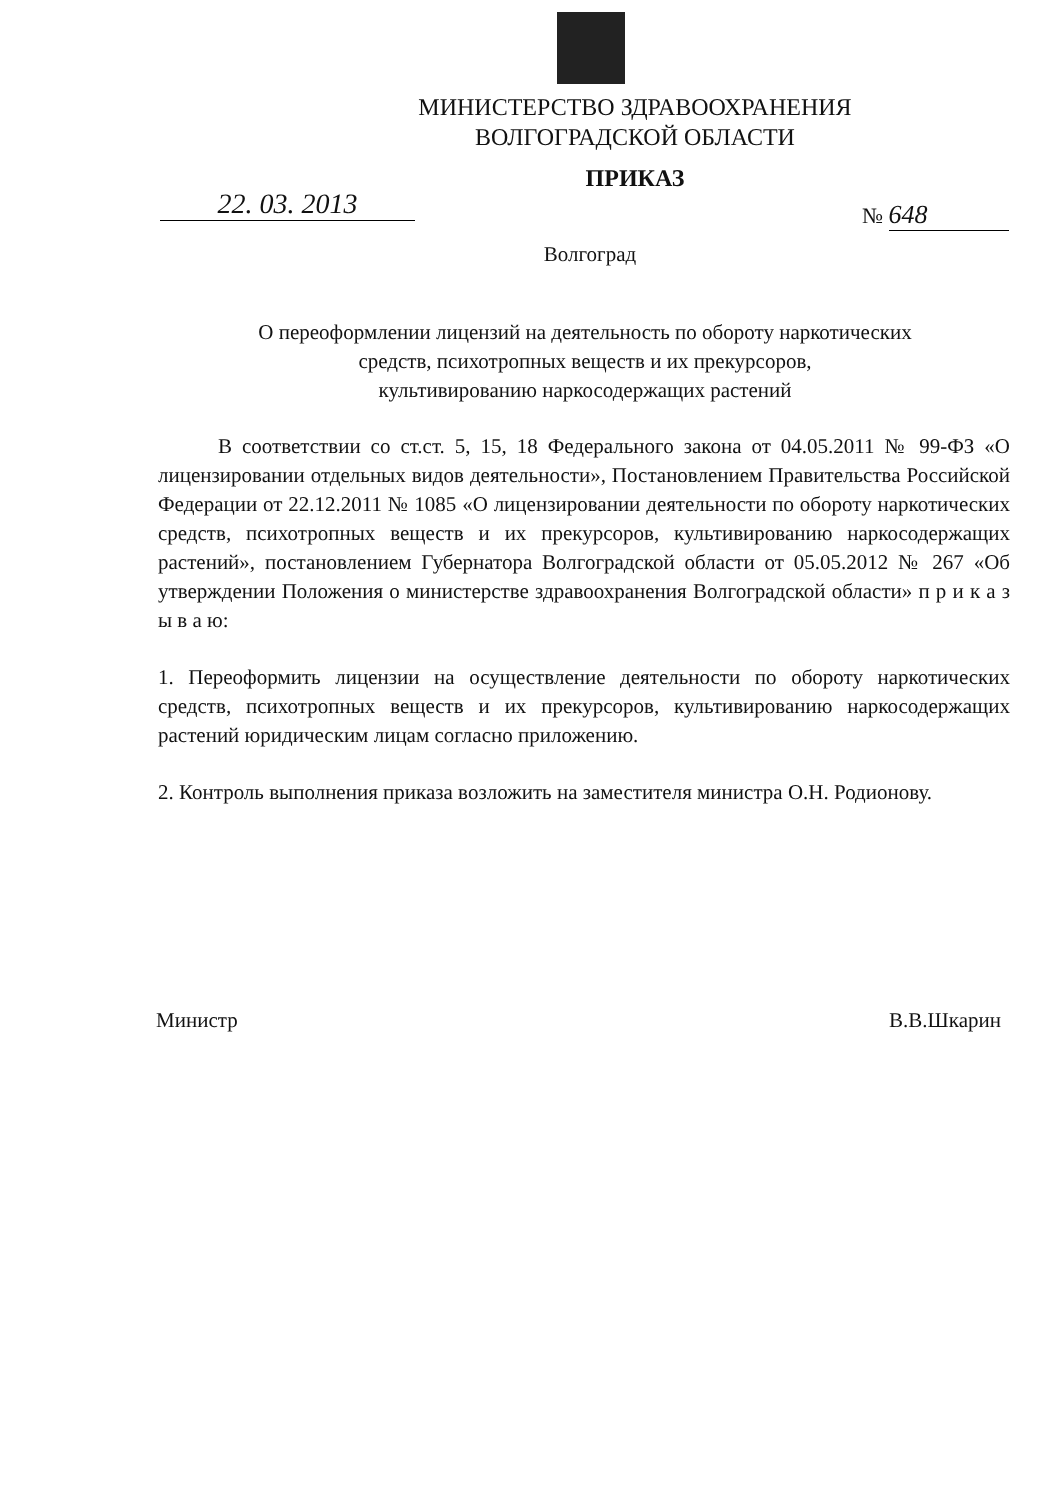МИНИСТЕРСТВО ЗДРАВООХРАНЕНИЯ
ВОЛГОГРАДСКОЙ ОБЛАСТИ
ПРИКАЗ
22. 03. 2013 № 648
Волгоград
О переоформлении лицензий на деятельность по обороту наркотических
средств, психотропных веществ и их прекурсоров,
культивированию наркосодержащих растений
В соответствии со ст.ст. 5, 15, 18 Федерального закона от 04.05.2011 № 99-ФЗ «О лицензировании отдельных видов деятельности», Постановлением Правительства Российской Федерации от 22.12.2011 № 1085 «О лицензировании деятельности по обороту наркотических средств, психотропных веществ и их прекурсоров, культивированию наркосодержащих растений», постановлением Губернатора Волгоградской области от 05.05.2012 № 267 «Об утверждении Положения о министерстве здравоохранения Волгоградской области» п р и к а з ы в а ю:
1. Переоформить лицензии на осуществление деятельности по обороту наркотических средств, психотропных веществ и их прекурсоров, культивированию наркосодержащих растений юридическим лицам согласно приложению.
2. Контроль выполнения приказа возложить на заместителя министра О.Н. Родионову.
Министр В.В.Шкарин